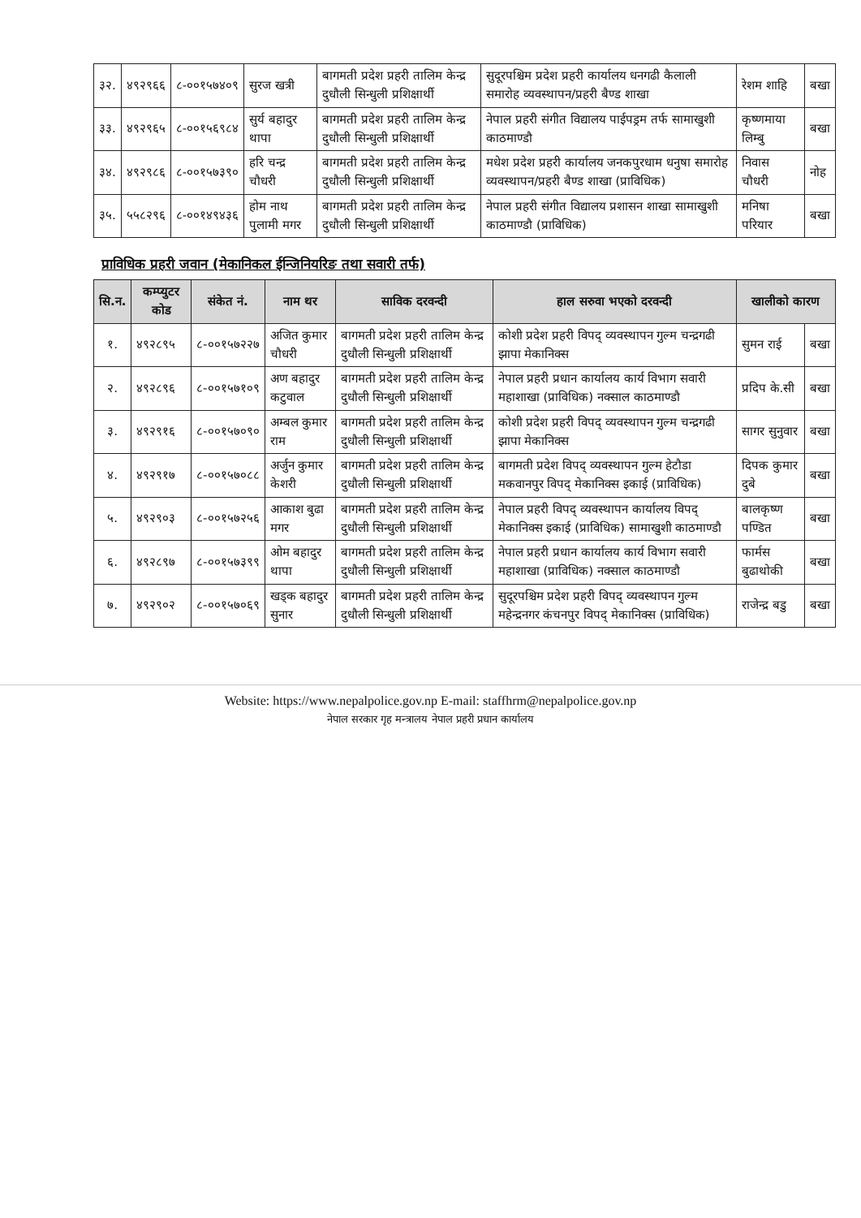| ३२. | ४९२९६६ | ८-००१५७४०९ | सुरज खत्री | बागमती प्रदेश प्रहरी तालिम केन्द्र दुधौली सिन्धुली प्रशिक्षार्थी | सुदूरपश्चिम प्रदेश प्रहरी कार्यालय धनगढी कैलाली समारोह व्यवस्थापन/प्रहरी बैण्ड शाखा | रेशम शाहि | बखा |
| ३३. | ४९२९६५ | ८-००१५६९८४ | सुर्य बहादुर थापा | बागमती प्रदेश प्रहरी तालिम केन्द्र दुधौली सिन्धुली प्रशिक्षार्थी | नेपाल प्रहरी संगीत विद्यालय पाईपड्रम तर्फ सामाखुशी काठमाण्डौ | कृष्णमाया लिम्बु | बखा |
| ३४. | ४९२९८६ | ८-००१५७३९० | हरि चन्द्र चौधरी | बागमती प्रदेश प्रहरी तालिम केन्द्र दुधौली सिन्धुली प्रशिक्षार्थी | मधेश प्रदेश प्रहरी कार्यालय जनकपुरधाम धनुषा समारोह व्यवस्थापन/प्रहरी बैण्ड शाखा (प्राविधिक) | निवास चौधरी | नोह |
| ३५. | ५५८२९६ | ८-००१४९४३६ | होम नाथ पुलामी मगर | बागमती प्रदेश प्रहरी तालिम केन्द्र दुधौली सिन्धुली प्रशिक्षार्थी | नेपाल प्रहरी संगीत विद्यालय प्रशासन शाखा सामाखुशी काठमाण्डौ (प्राविधिक) | मनिषा परियार | बखा |
प्राविधिक प्रहरी जवान (मेकानिकल ईन्जिनियरिङ तथा सवारी तर्फ)
| सि.न. | कम्प्युटर कोड | संकेत नं. | नाम थर | साविक दरवन्दी | हाल सरुवा भएको दरवन्दी | खालीको कारण | |
| --- | --- | --- | --- | --- | --- | --- | --- |
| १. | ४९२८९५ | ८-००१५७२२७ | अजित कुमार चौधरी | बागमती प्रदेश प्रहरी तालिम केन्द्र दुधौली सिन्धुली प्रशिक्षार्थी | कोशी प्रदेश प्रहरी विपद् व्यवस्थापन गुल्म चन्द्रगढी झापा मेकानिक्स | सुमन राई | बखा |
| २. | ४९२८९६ | ८-००१५७१०९ | अण बहादुर कटुवाल | बागमती प्रदेश प्रहरी तालिम केन्द्र दुधौली सिन्धुली प्रशिक्षार्थी | नेपाल प्रहरी प्रधान कार्यालय कार्य विभाग सवारी महाशाखा (प्राविधिक) नक्साल काठमाण्डौ | प्रदिप के.सी | बखा |
| ३. | ४९२९१६ | ८-००१५७०९० | अम्बल कुमार राम | बागमती प्रदेश प्रहरी तालिम केन्द्र दुधौली सिन्धुली प्रशिक्षार्थी | कोशी प्रदेश प्रहरी विपद् व्यवस्थापन गुल्म चन्द्रगढी झापा मेकानिक्स | सागर सुनुवार | बखा |
| ४. | ४९२९१७ | ८-००१५७०८८ | अर्जुन कुमार केशरी | बागमती प्रदेश प्रहरी तालिम केन्द्र दुधौली सिन्धुली प्रशिक्षार्थी | बागमती प्रदेश विपद् व्यवस्थापन गुल्म हेटौडा मकवानपुर विपद् मेकानिक्स इकाई (प्राविधिक) | दिपक कुमार दुबे | बखा |
| ५. | ४९२९०३ | ८-००१५७२५६ | आकाश बुढा मगर | बागमती प्रदेश प्रहरी तालिम केन्द्र दुधौली सिन्धुली प्रशिक्षार्थी | नेपाल प्रहरी विपद् व्यवस्थापन कार्यालय विपद् मेकानिक्स इकाई (प्राविधिक) सामाखुशी काठमाण्डौ | बालकृष्ण पण्डित | बखा |
| ६. | ४९२८९७ | ८-००१५७३९९ | ओम बहादुर थापा | बागमती प्रदेश प्रहरी तालिम केन्द्र दुधौली सिन्धुली प्रशिक्षार्थी | नेपाल प्रहरी प्रधान कार्यालय कार्य विभाग सवारी महाशाखा (प्राविधिक) नक्साल काठमाण्डौ | फार्मस बुढाथोकी | बखा |
| ७. | ४९२९०२ | ८-००१५७०६९ | खड्क बहादुर सुनार | बागमती प्रदेश प्रहरी तालिम केन्द्र दुधौली सिन्धुली प्रशिक्षार्थी | सुदूरपश्चिम प्रदेश प्रहरी विपद् व्यवस्थापन गुल्म महेन्द्रनगर कंचनपुर विपद् मेकानिक्स (प्राविधिक) | राजेन्द्र बडु | बखा |
Website: https://www.nepalpolice.gov.np E-mail: staffhrm@nepalpolice.gov.np
नेपाल सरकार गृह मन्त्रालय नेपाल प्रहरी प्रधान कार्यालय